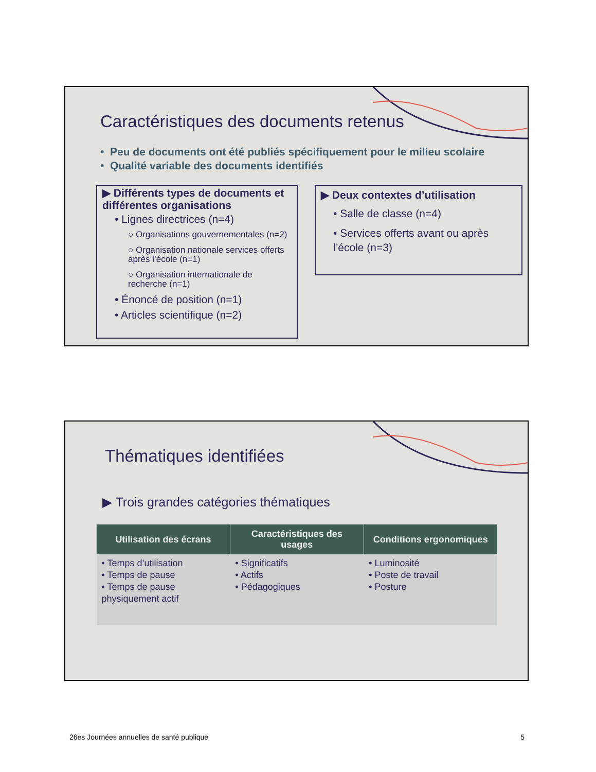Caractéristiques des documents retenus
• Peu de documents ont été publiés spécifiquement pour le milieu scolaire
• Qualité variable des documents identifiés
▶ Différents types de documents et différentes organisations
• Lignes directrices (n=4)
○ Organisations gouvernementales (n=2)
○ Organisation nationale services offerts après l’école (n=1)
○ Organisation internationale de recherche (n=1)
• Énoncé de position (n=1)
• Articles scientifique (n=2)
▶ Deux contextes d’utilisation
• Salle de classe (n=4)
• Services offerts avant ou après l’école (n=3)
Thématiques identifiées
▶ Trois grandes catégories thématiques
| Utilisation des écrans | Caractéristiques des usages | Conditions ergonomiques |
| --- | --- | --- |
| • Temps d’utilisation • Temps de pause • Temps de pause physiquement actif | • Significatifs • Actifs • Pédagogiques | • Luminosité • Poste de travail • Posture |
26es Journées annuelles de santé publique 5